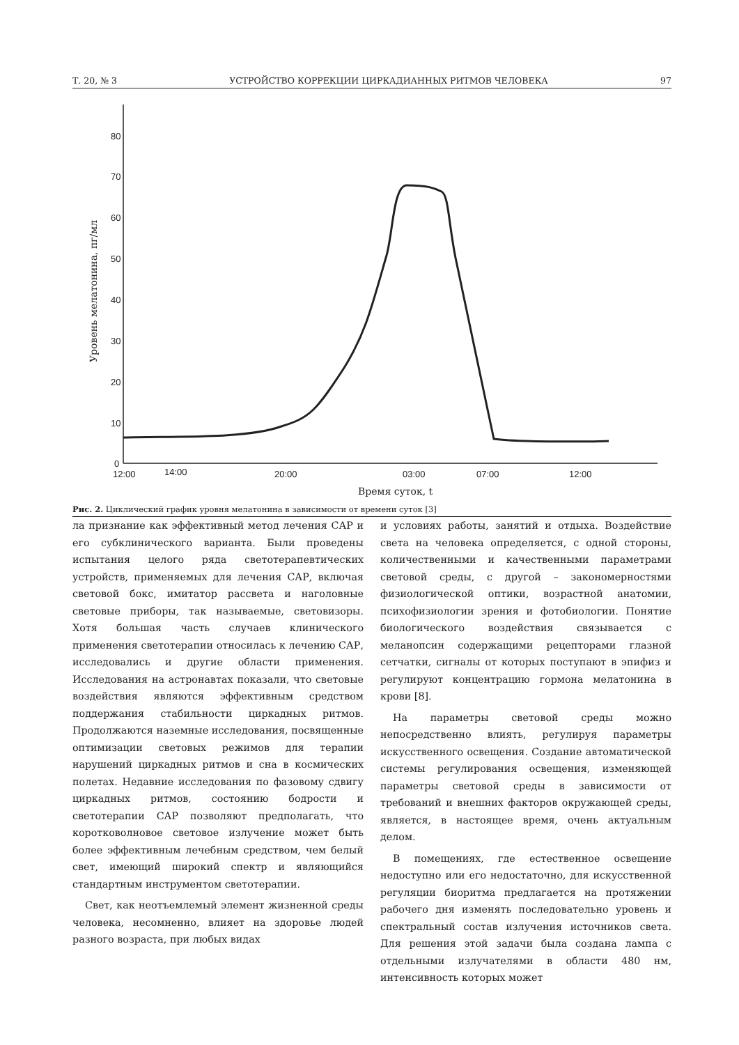Т. 20, № 3 УСТРОЙСТВО КОРРЕКЦИИ ЦИРКАДИАННЫХ РИТМОВ ЧЕЛОВЕКА 97
80
70
60
50
40
30
20
10
0
12:00
14:00
20:00
03:00
07:00
12:00
Время суток, t
Уровень мелатонина, пг/мл
Рис. 2. Циклический график уровня мелатонина в зависимости от времени суток [3]
ла признание как эффективный метод лечения САР и его субклинического варианта. Были проведены испытания целого ряда светотерапевтических устройств, применяемых для лечения САР, включая световой бокс, имитатор рассвета и наголовные световые приборы, так называемые, световизоры. Хотя большая часть случаев клинического применения светотерапии относилась к лечению САР, исследовались и другие области применения. Исследования на астронавтах показали, что световые воздействия являются эффективным средством поддержания стабильности циркадных ритмов. Продолжаются наземные исследования, посвященные оптимизации световых режимов для терапии нарушений циркадных ритмов и сна в космических полетах. Недавние исследования по фазовому сдвигу циркадных ритмов, состоянию бодрости и светотерапии САР позволяют предполагать, что коротковолновое световое излучение может быть более эффективным лечебным средством, чем белый свет, имеющий широкий спектр и являющийся стандартным инструментом светотерапии.
Свет, как неотъемлемый элемент жизненной среды человека, несомненно, влияет на здоровье людей разного возраста, при любых видах
и условиях работы, занятий и отдыха. Воздействие света на человека определяется, с одной стороны, количественными и качественными параметрами световой среды, с другой – закономерностями физиологической оптики, возрастной анатомии, психофизиологии зрения и фотобиологии. Понятие биологического воздействия связывается с меланопсин содержащими рецепторами глазной сетчатки, сигналы от которых поступают в эпифиз и регулируют концентрацию гормона мелатонина в крови [8].
На параметры световой среды можно непосредственно влиять, регулируя параметры искусственного освещения. Создание автоматической системы регулирования освещения, изменяющей параметры световой среды в зависимости от требований и внешних факторов окружающей среды, является, в настоящее время, очень актуальным делом.
В помещениях, где естественное освещение недоступно или его недостаточно, для искусственной регуляции биоритма предлагается на протяжении рабочего дня изменять последовательно уровень и спектральный состав излучения источников света. Для решения этой задачи была создана лампа с отдельными излучателями в области 480 нм, интенсивность которых может